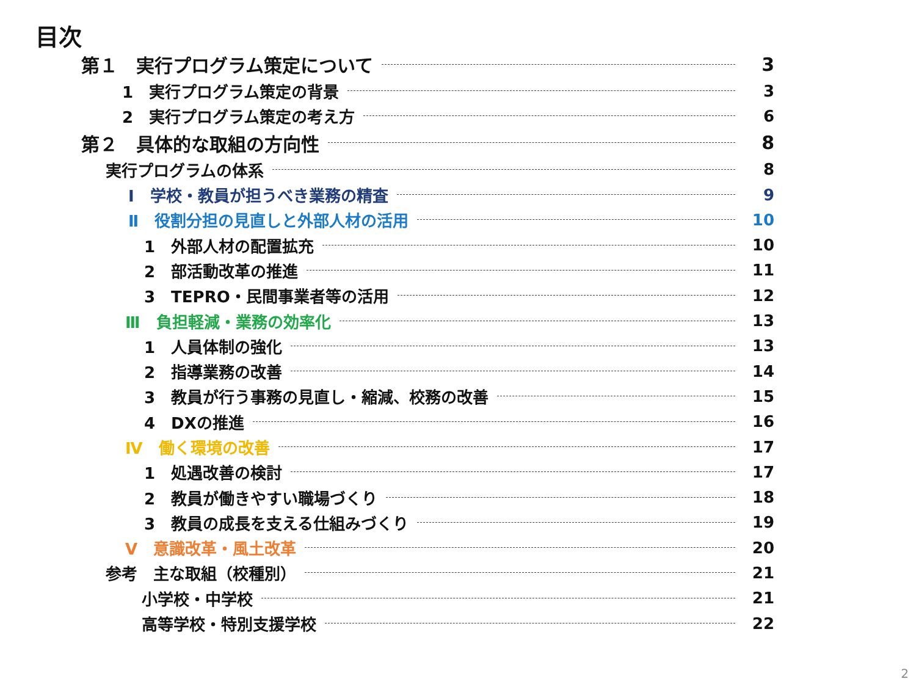目次
第１　実行プログラム策定について 3
1　実行プログラム策定の背景 3
2　実行プログラム策定の考え方 6
第２　具体的な取組の方向性 8
実行プログラムの体系 8
Ⅰ　学校・教員が担うべき業務の精査 9
Ⅱ　役割分担の見直しと外部人材の活用 10
1　外部人材の配置拡充 10
2　部活動改革の推進 11
3　TEPRO・民間事業者等の活用 12
Ⅲ　負担軽減・業務の効率化 13
1　人員体制の強化 13
2　指導業務の改善 14
3　教員が行う事務の見直し・縮減、校務の改善 15
4　DXの推進 16
Ⅳ　働く環境の改善 17
1　処遇改善の検討 17
2　教員が働きやすい職場づくり 18
3　教員の成長を支える仕組みづくり 19
Ⅴ　意識改革・風土改革 20
参考　主な取組（校種別） 21
小学校・中学校 21
高等学校・特別支援学校 22
2